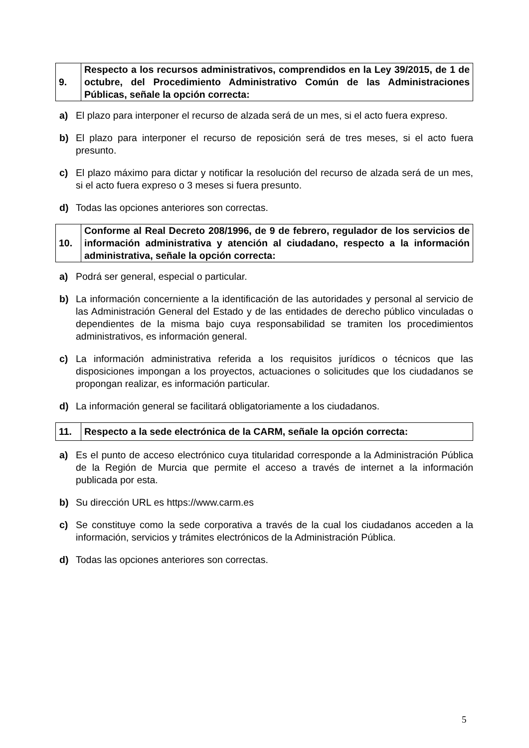| 9. | Respecto a los recursos administrativos, comprendidos en la Ley 39/2015, de 1 de octubre, del Procedimiento Administrativo Común de las Administraciones Públicas, señale la opción correcta: |
a) El plazo para interponer el recurso de alzada será de un mes, si el acto fuera expreso.
b) El plazo para interponer el recurso de reposición será de tres meses, si el acto fuera presunto.
c) El plazo máximo para dictar y notificar la resolución del recurso de alzada será de un mes, si el acto fuera expreso o 3 meses si fuera presunto.
d) Todas las opciones anteriores son correctas.
| 10. | Conforme al Real Decreto 208/1996, de 9 de febrero, regulador de los servicios de información administrativa y atención al ciudadano, respecto a la información administrativa, señale la opción correcta: |
a) Podrá ser general, especial o particular.
b) La información concerniente a la identificación de las autoridades y personal al servicio de las Administración General del Estado y de las entidades de derecho público vinculadas o dependientes de la misma bajo cuya responsabilidad se tramiten los procedimientos administrativos, es información general.
c) La información administrativa referida a los requisitos jurídicos o técnicos que las disposiciones impongan a los proyectos, actuaciones o solicitudes que los ciudadanos se propongan realizar, es información particular.
d) La información general se facilitará obligatoriamente a los ciudadanos.
| 11. | Respecto a la sede electrónica de la CARM, señale la opción correcta: |
a) Es el punto de acceso electrónico cuya titularidad corresponde a la Administración Pública de la Región de Murcia que permite el acceso a través de internet a la información publicada por esta.
b) Su dirección URL es https://www.carm.es
c) Se constituye como la sede corporativa a través de la cual los ciudadanos acceden a la información, servicios y trámites electrónicos de la Administración Pública.
d) Todas las opciones anteriores son correctas.
5